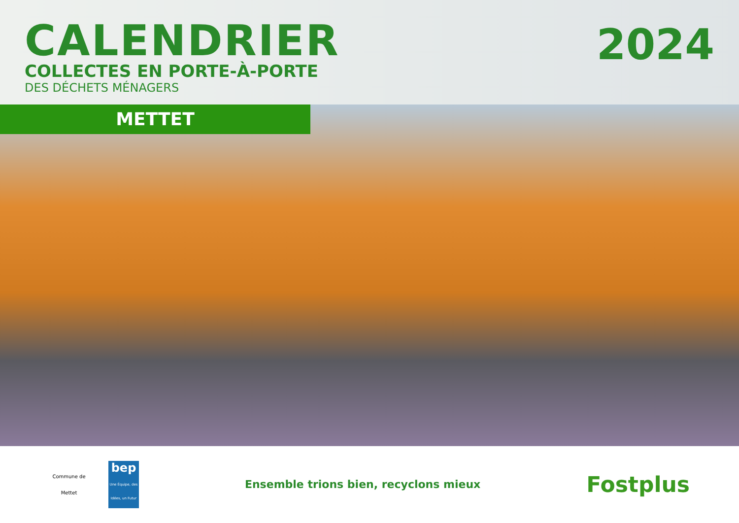CALENDRIER
COLLECTES EN PORTE-À-PORTE
DES DÉCHETS MÉNAGERS
2024
METTET
Commune de
Mettet
bep
Une Équipe, des Idées, un Futur
Ensemble trions bien, recyclons mieux
Fostplus